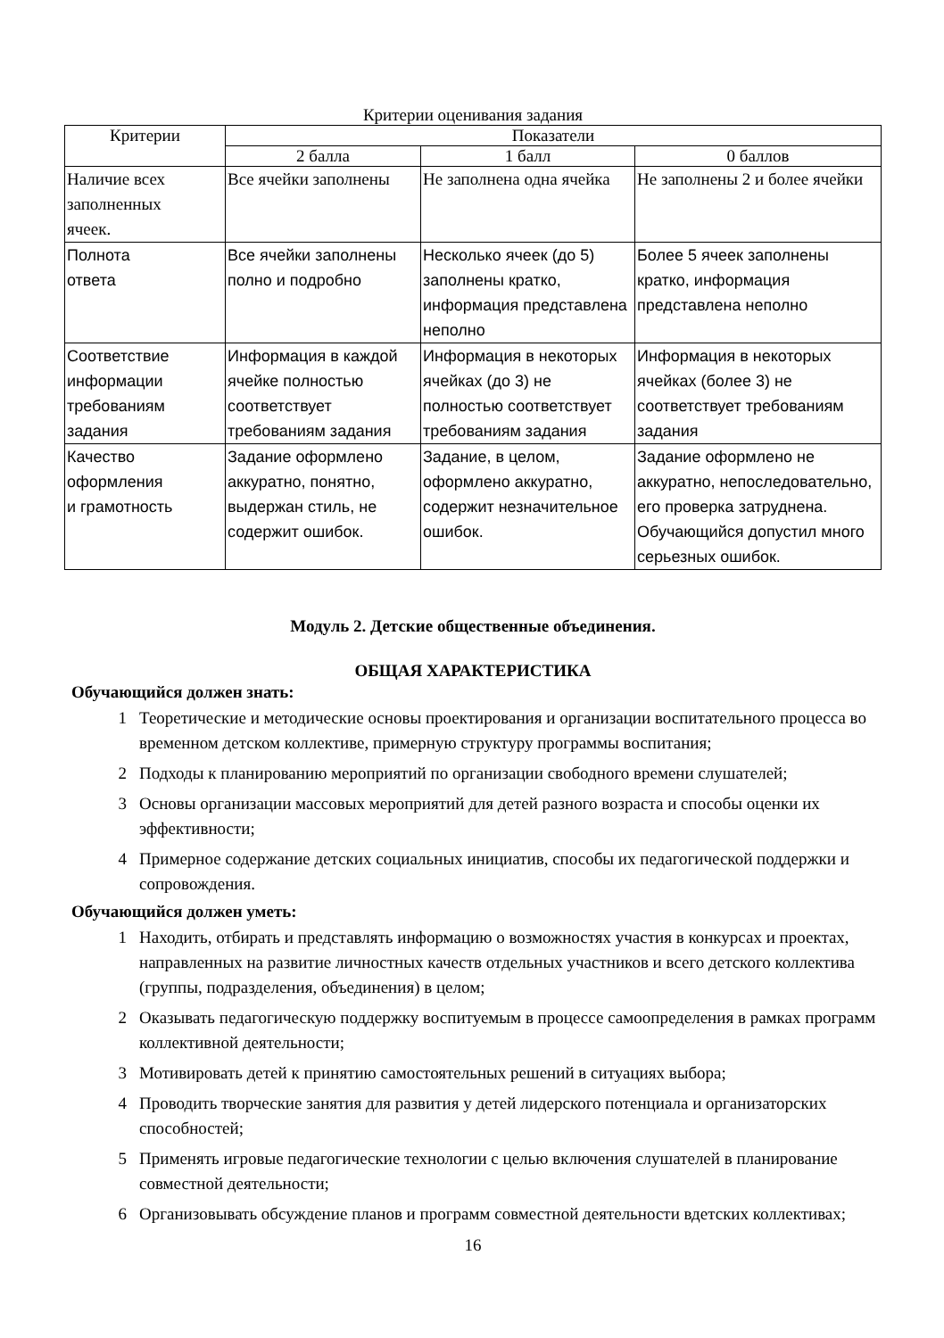Критерии оценивания задания
| Критерии | Показатели | | |
| --- | --- | --- | --- |
| | 2 балла | 1 балл | 0 баллов |
| Наличие всех заполненных ячеек. | Все ячейки заполнены | Не заполнена одна ячейка | Не заполнены 2 и более ячейки |
| Полнота ответа | Все ячейки заполнены полно и подробно | Несколько ячеек (до 5) заполнены кратко, информация представлена неполно | Более 5 ячеек заполнены кратко, информация представлена неполно |
| Соответствие информации требованиям задания | Информация в каждой ячейке полностью соответствует требованиям задания | Информация в некоторых ячейках (до 3) не полностью соответствует требованиям задания | Информация в некоторых ячейках (более 3) не соответствует требованиям задания |
| Качество оформления и грамотность | Задание оформлено аккуратно, понятно, выдержан стиль, не содержит ошибок. | Задание, в целом, оформлено аккуратно, содержит незначительное ошибок. | Задание оформлено не аккуратно, непоследовательно, его проверка затруднена. Обучающийся допустил много серьезных ошибок. |
Модуль 2. Детские общественные объединения.
ОБЩАЯ ХАРАКТЕРИСТИКА
Обучающийся должен знать:
1 Теоретические и методические основы проектирования и организации воспитательного процесса во временном детском коллективе, примерную структуру программы воспитания;
2 Подходы к планированию мероприятий по организации свободного времени слушателей;
3 Основы организации массовых мероприятий для детей разного возраста и способы оценки их эффективности;
4 Примерное содержание детских социальных инициатив, способы их педагогической поддержки и сопровождения.
Обучающийся должен уметь:
1 Находить, отбирать и представлять информацию о возможностях участия в конкурсах и проектах, направленных на развитие личностных качеств отдельных участников и всего детского коллектива (группы, подразделения, объединения) в целом;
2 Оказывать педагогическую поддержку воспитуемым в процессе самоопределения в рамках программ коллективной деятельности;
3 Мотивировать детей к принятию самостоятельных решений в ситуациях выбора;
4 Проводить творческие занятия для развития у детей лидерского потенциала и организаторских способностей;
5 Применять игровые педагогические технологии с целью включения слушателей в планирование совместной деятельности;
6 Организовывать обсуждение планов и программ совместной деятельности вдетских коллективах;
16